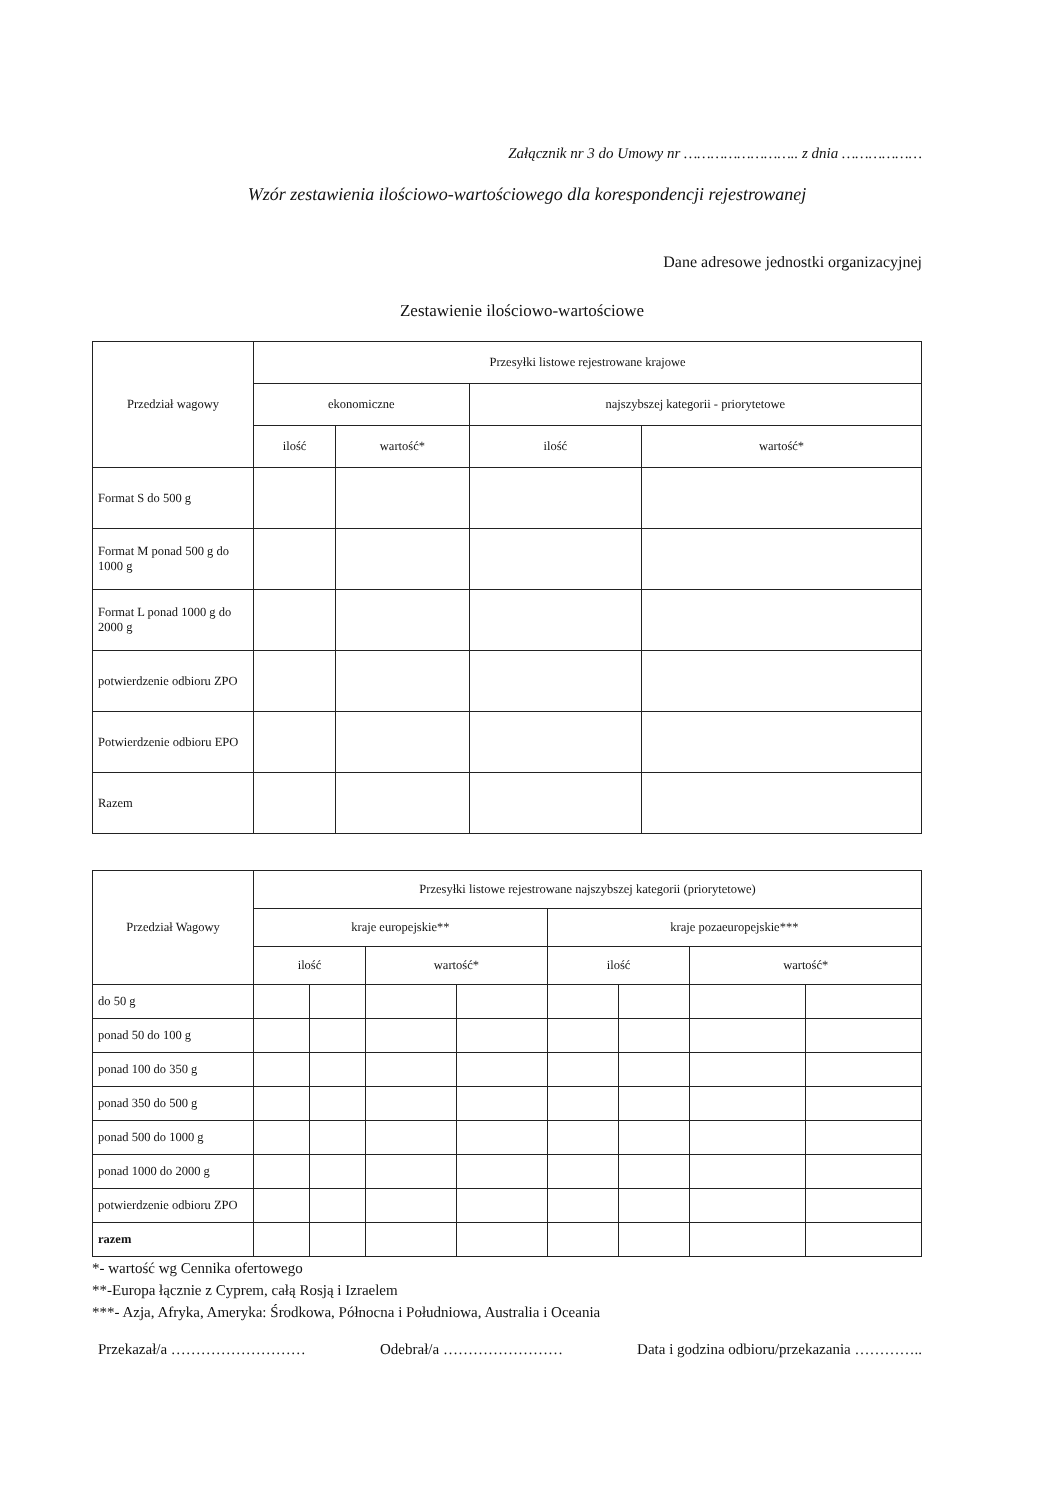Załącznik nr 3 do Umowy nr …………………….. z dnia ………………
Wzór zestawienia ilościowo-wartościowego dla korespondencji rejestrowanej
Dane adresowe jednostki organizacyjnej
Zestawienie ilościowo-wartościowe
| Przedział wagowy | Przesyłki listowe rejestrowane krajowe | | | |
| --- | --- | --- | --- | --- |
| | ekonomiczne | | najszybszej kategorii - priorytetowe | |
| | ilość | wartość* | ilość | wartość* |
| Format S do 500 g | | | | |
| Format M ponad 500 g do 1000 g | | | | |
| Format L ponad 1000 g do 2000 g | | | | |
| potwierdzenie odbioru ZPO | | | | |
| Potwierdzenie odbioru EPO | | | | |
| Razem | | | | |
| Przedział Wagowy | Przesyłki listowe rejestrowane najszybszej kategorii (priorytetowe) | | | | | | | |
| --- | --- | --- | --- | --- | --- | --- | --- | --- |
| | kraje europejskie** | | | | kraje pozaeuropejskie*** | | | |
| | ilość | | wartość* | | ilość | | wartość* | |
| do 50 g | | | | | | | | |
| ponad 50 do 100 g | | | | | | | | |
| ponad 100 do 350 g | | | | | | | | |
| ponad 350 do 500 g | | | | | | | | |
| ponad 500 do 1000 g | | | | | | | | |
| ponad 1000 do 2000 g | | | | | | | | |
| potwierdzenie odbioru ZPO | | | | | | | | |
| razem | | | | | | | | |
*- wartość wg Cennika ofertowego
**-Europa łącznie z Cyprem, całą Rosją i Izraelem
***- Azja, Afryka, Ameryka: Środkowa, Północna i Południowa, Australia i Oceania
Przekazał/a ……………………… Odebrał/a …………………… Data i godzina odbioru/przekazania …………..